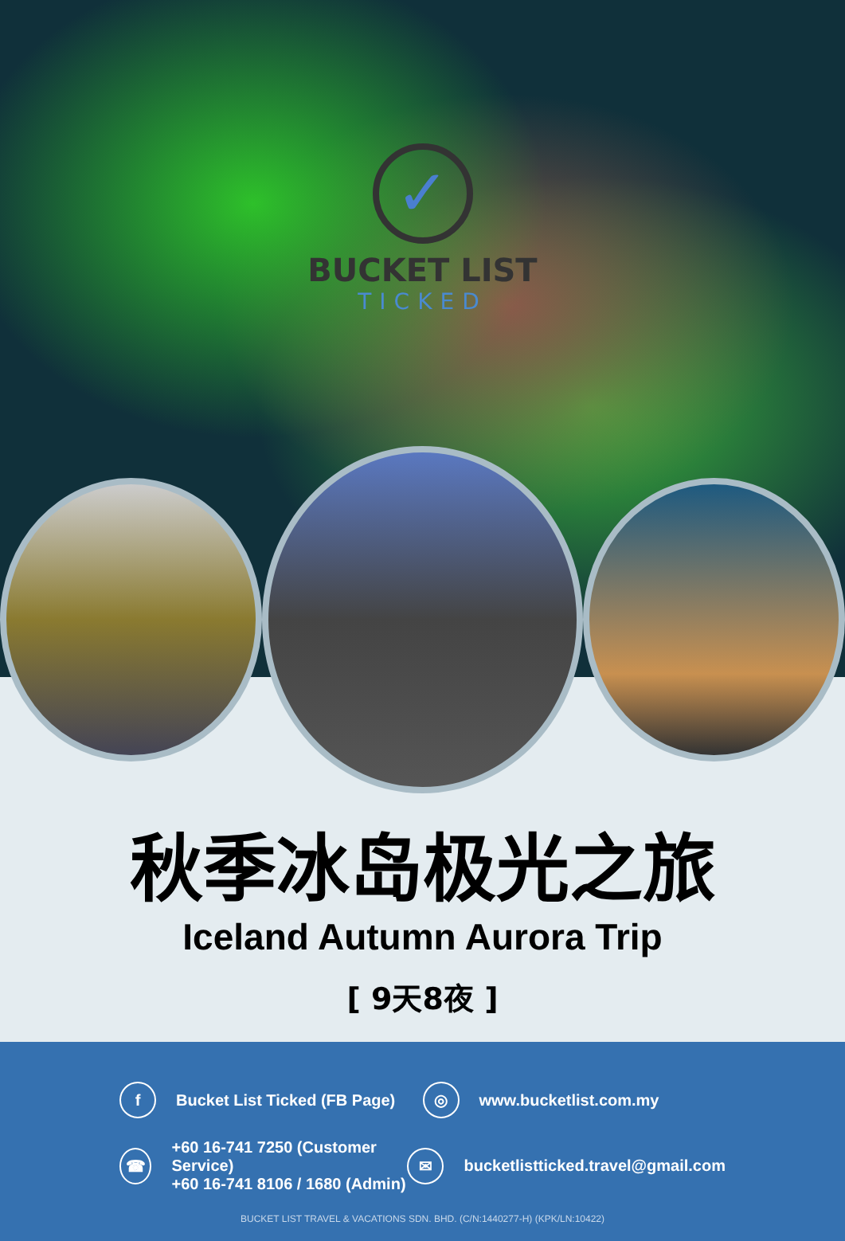✓
BUCKET LIST
TICKED
秋季冰岛极光之旅
Iceland Autumn Aurora Trip
[ 9天8夜 ]
f Bucket List Ticked (FB Page)
◎ www.bucketlist.com.my
☎ +60 16-741 7250 (Customer Service)
+60 16-741 8106 / 1680 (Admin)
✉ bucketlistticked.travel@gmail.com
BUCKET LIST TRAVEL & VACATIONS SDN. BHD. (C/N:1440277-H) (KPK/LN:10422)